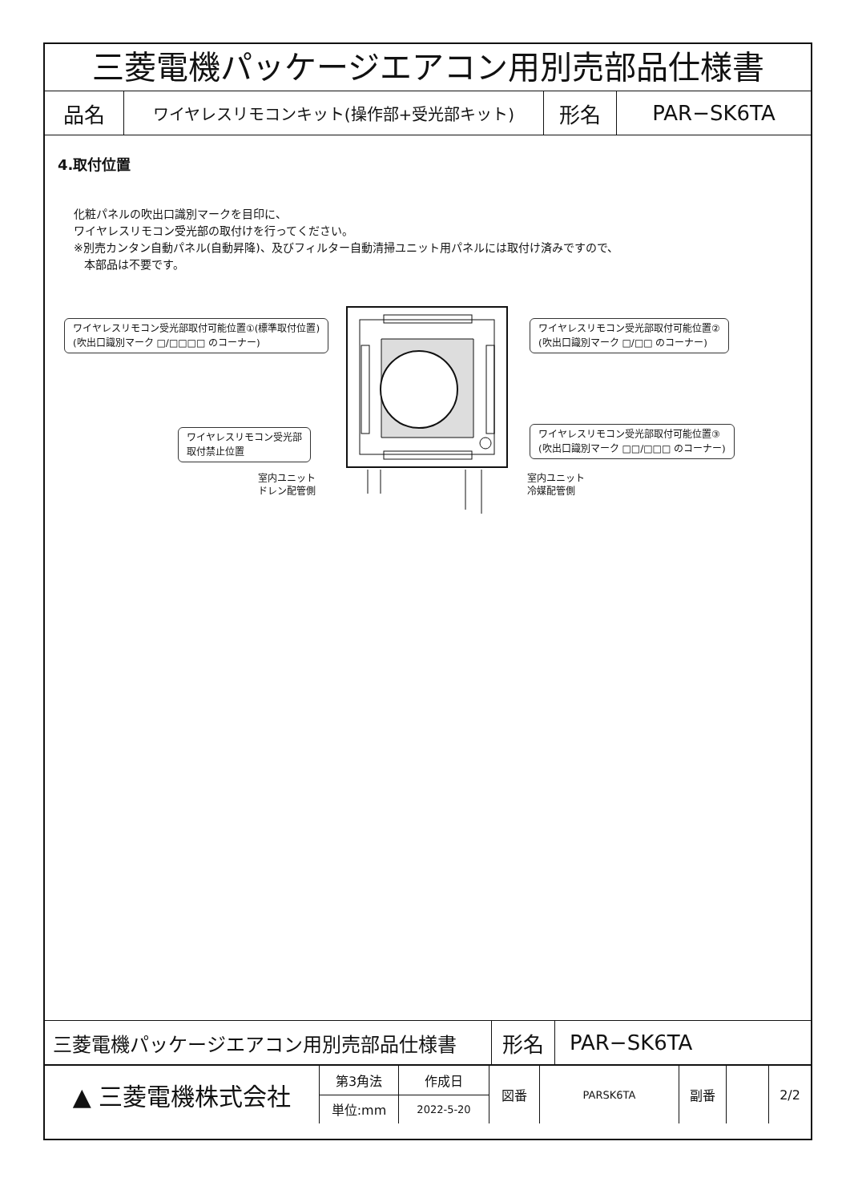三菱電機パッケージエアコン用別売部品仕様書
| 品名 | ワイヤレスリモコンキット(操作部+受光部キット) | 形名 | PAR−SK6TA |
4.取付位置
化粧パネルの吹出口識別マークを目印に、
ワイヤレスリモコン受光部の取付けを行ってください。
※別売カンタン自動パネル(自動昇降)、及びフィルター自動清掃ユニット用パネルには取付け済みですので、
本部品は不要です。
ワイヤレスリモコン受光部取付可能位置①(標準取付位置)
(吹出口識別マーク □/□□□□ のコーナー)
ワイヤレスリモコン受光部取付可能位置②
(吹出口識別マーク □/□□ のコーナー)
ワイヤレスリモコン受光部
取付禁止位置
ワイヤレスリモコン受光部取付可能位置③
(吹出口識別マーク □□/□□□ のコーナー)
室内ユニット
ドレン配管側
室内ユニット
冷媒配管側
| 三菱電機パッケージエアコン用別売部品仕様書 | 形名 | PAR−SK6TA |
| ▲ 三菱電機株式会社 | 第3角法 | 作成日 | 図番 | PARSK6TA | 副番 | | 2/2 |
| | 単位:mm | 2022-5-20 | | | | | |